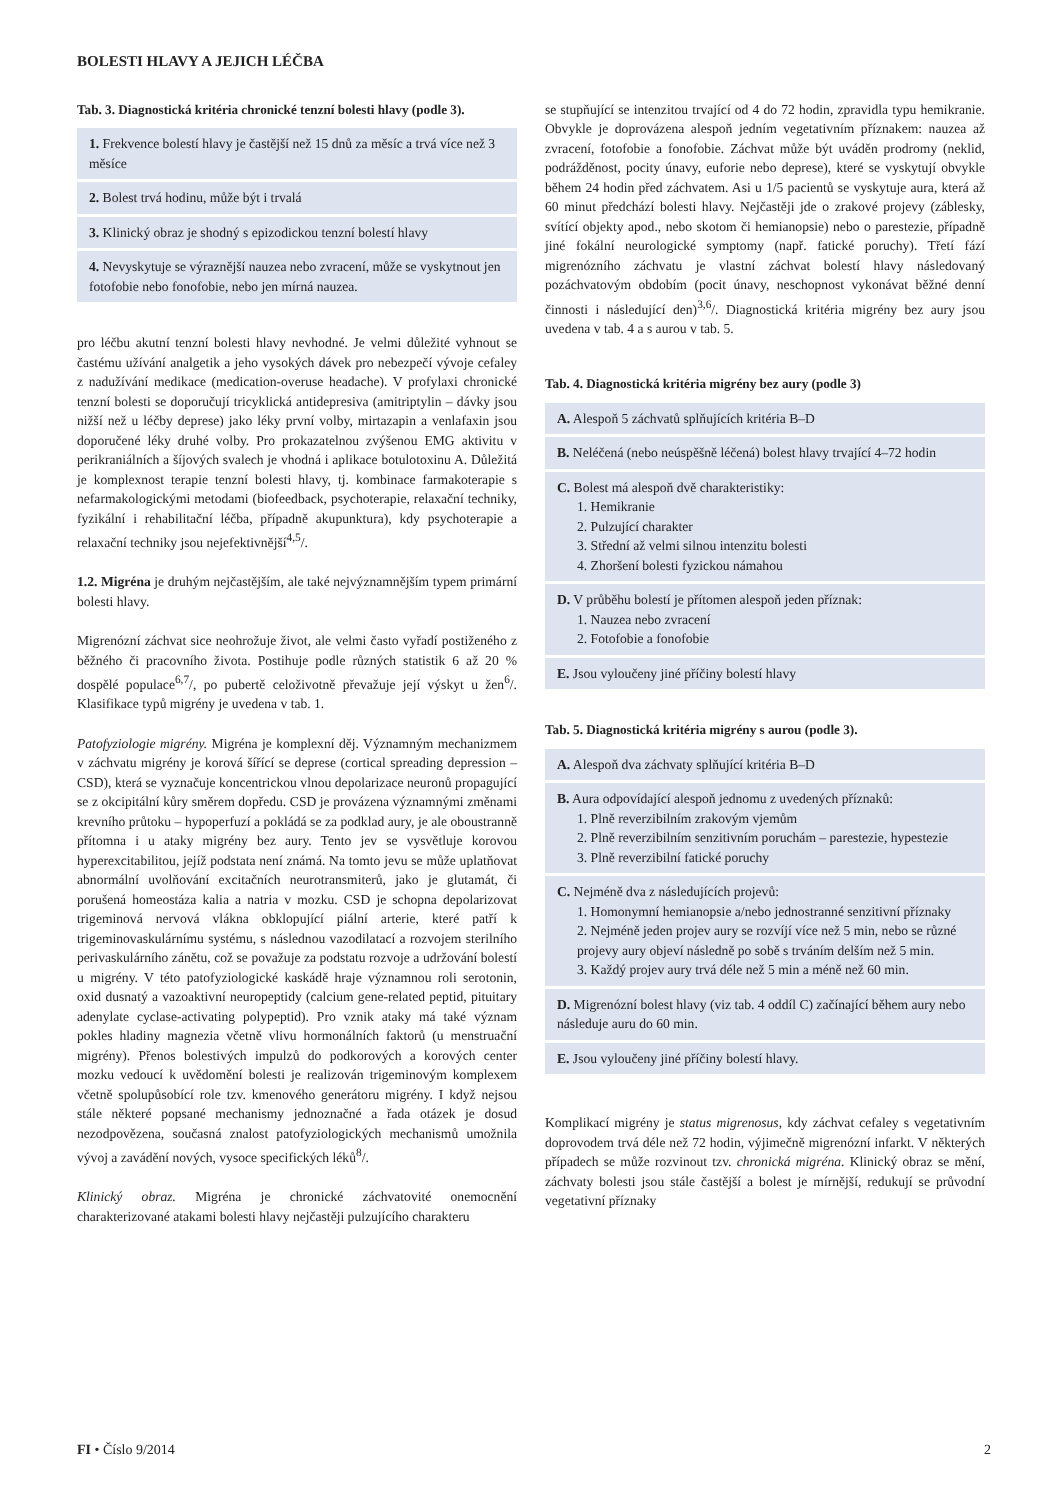BOLESTI HLAVY A JEJICH LÉČBA
Tab. 3. Diagnostická kritéria chronické tenzní bolesti hlavy (podle 3).
| 1. Frekvence bolestí hlavy je častější než 15 dnů za měsíc a trvá více než 3 měsíce |
| 2. Bolest trvá hodinu, může být i trvalá |
| 3. Klinický obraz je shodný s epizodickou tenzní bolestí hlavy |
| 4. Nevyskytuje se výraznější nauzea nebo zvracení, může se vyskytnout jen fotofobie nebo fonofobie, nebo jen mírná nauzea. |
pro léčbu akutní tenzní bolesti hlavy nevhodné. Je velmi důležité vyhnout se častému užívání analgetik a jeho vysokých dávek pro nebezpečí vývoje cefaley z nadužívání medikace (medication-overuse headache). V profylaxi chronické tenzní bolesti se doporučují tricyklická antidepresiva (amitriptylin – dávky jsou nižší než u léčby deprese) jako léky první volby, mirtazapin a venlafaxin jsou doporučené léky druhé volby. Pro prokazatelnou zvýšenou EMG aktivitu v perikraniálních a šíjových svalech je vhodná i aplikace botulotoxinu A. Důležitá je komplexnost terapie tenzní bolesti hlavy, tj. kombinace farmakoterapie s nefarmakologickými metodami (biofeedback, psychoterapie, relaxační techniky, fyzikální i rehabilitační léčba, případně akupunktura), kdy psychoterapie a relaxační techniky jsou nejefektivnější<sup>4,5</sup>/.
1.2. Migréna je druhým nejčastějším, ale také nejvýznamnějším typem primární bolesti hlavy.
Migrenózní záchvat sice neohrožuje život, ale velmi často vyřadí postiženého z běžného či pracovního života. Postihuje podle různých statistik 6 až 20 % dospělé populace<sup>6,7</sup>/, po pubertě celoživotně převažuje její výskyt u žen<sup>6</sup>/. Klasifikace typů migrény je uvedena v tab. 1.
Patofyziologie migrény. Migréna je komplexní děj. Významným mechanizmem v záchvatu migrény je korová šířící se deprese (cortical spreading depression – CSD), která se vyznačuje koncentrickou vlnou depolarizace neuronů propagující se z okcipitální kůry směrem dopředu. CSD je provázena významnými změnami krevního průtoku – hypoperfuzí a pokládá se za podklad aury, je ale oboustranně přítomna i u ataky migrény bez aury. Tento jev se vysvětluje korovou hyperexcitabilitou, jejíž podstata není známá. Na tomto jevu se může uplatňovat abnormální uvolňování excitačních neurotransmiterů, jako je glutamát, či porušená homeostáza kalia a natria v mozku. CSD je schopna depolarizovat trigeminová nervová vlákna obklopující piální arterie, které patří k trigeminovaskulárnímu systému, s následnou vazodilatací a rozvojem sterilního perivaskulárního zánětu, což se považuje za podstatu rozvoje a udržování bolestí u migrény. V této patofyziologické kaskádě hraje významnou roli serotonin, oxid dusnatý a vazoaktivní neuropeptidy (calcium gene-related peptid, pituitary adenylate cyclase-activating polypeptid). Pro vznik ataky má také význam pokles hladiny magnezia včetně vlivu hormonálních faktorů (u menstruační migrény). Přenos bolestivých impulzů do podkorových a korových center mozku vedoucí k uvědomění bolesti je realizován trigeminovým komplexem včetně spolupůsobící role tzv. kmenového generátoru migrény. I když nejsou stále některé popsané mechanismy jednoznačné a řada otázek je dosud nezodpovězena, současná znalost patofyziologických mechanismů umožnila vývoj a zavádění nových, vysoce specifických léků<sup>8</sup>/.
Klinický obraz. Migréna je chronické záchvatovité onemocnění charakterizované atakami bolesti hlavy nejčastěji pulzujícího charakteru
se stupňující se intenzitou trvající od 4 do 72 hodin, zpravidla typu hemikranie. Obvykle je doprovázena alespoň jedním vegetativním příznakem: nauzea až zvracení, fotofobie a fonofobie. Záchvat může být uváděn prodromy (neklid, podrážděnost, pocity únavy, euforie nebo deprese), které se vyskytují obvykle během 24 hodin před záchvatem. Asi u 1/5 pacientů se vyskytuje aura, která až 60 minut předchází bolesti hlavy. Nejčastěji jde o zrakové projevy (záblesky, svítící objekty apod., nebo skotom či hemianopsie) nebo o parestezie, případně jiné fokální neurologické symptomy (např. fatické poruchy). Třetí fází migrenózního záchvatu je vlastní záchvat bolestí hlavy následovaný pozáchvatovým obdobím (pocit únavy, neschopnost vykonávat běžné denní činnosti i následující den)<sup>3,6</sup>/. Diagnostická kritéria migrény bez aury jsou uvedena v tab. 4 a s aurou v tab. 5.
Tab. 4. Diagnostická kritéria migrény bez aury (podle 3)
| A. Alespoň 5 záchvatů splňujících kritéria B–D |
| B. Neléčená (nebo neúspěšně léčená) bolest hlavy trvající 4–72 hodin |
| C. Bolest má alespoň dvě charakteristiky: 1. Hemikranie 2. Pulzující charakter 3. Střední až velmi silnou intenzitu bolesti 4. Zhoršení bolesti fyzickou námahou |
| D. V průběhu bolestí je přítomen alespoň jeden příznak: 1. Nauzea nebo zvracení 2. Fotofobie a fonofobie |
| E. Jsou vyloučeny jiné příčiny bolestí hlavy |
Tab. 5. Diagnostická kritéria migrény s aurou (podle 3).
| A. Alespoň dva záchvaty splňující kritéria B–D |
| B. Aura odpovídající alespoň jednomu z uvedených příznaků: 1. Plně reverzibilním zrakovým vjemům 2. Plně reverzibilním senzitivním poruchám – parestezie, hypestezie 3. Plně reverzibilní fatické poruchy |
| C. Nejméně dva z následujících projevů: 1. Homonymní hemianopsie a/nebo jednostranné senzitivní příznaky 2. Nejméně jeden projev aury se rozvíjí více než 5 min, nebo se různé projevy aury objeví následně po sobě s trváním delším než 5 min. 3. Každý projev aury trvá déle než 5 min a méně než 60 min. |
| D. Migrenózní bolest hlavy (viz tab. 4 oddíl C) začínající během aury nebo následuje auru do 60 min. |
| E. Jsou vyloučeny jiné příčiny bolestí hlavy. |
Komplikací migrény je status migrenosus, kdy záchvat cefaley s vegetativním doprovodem trvá déle než 72 hodin, výjimečně migrenózní infarkt. V některých případech se může rozvinout tzv. chronická migréna. Klinický obraz se mění, záchvaty bolesti jsou stále častější a bolest je mírnější, redukují se průvodní vegetativní příznaky
FI • Číslo 9/2014 2